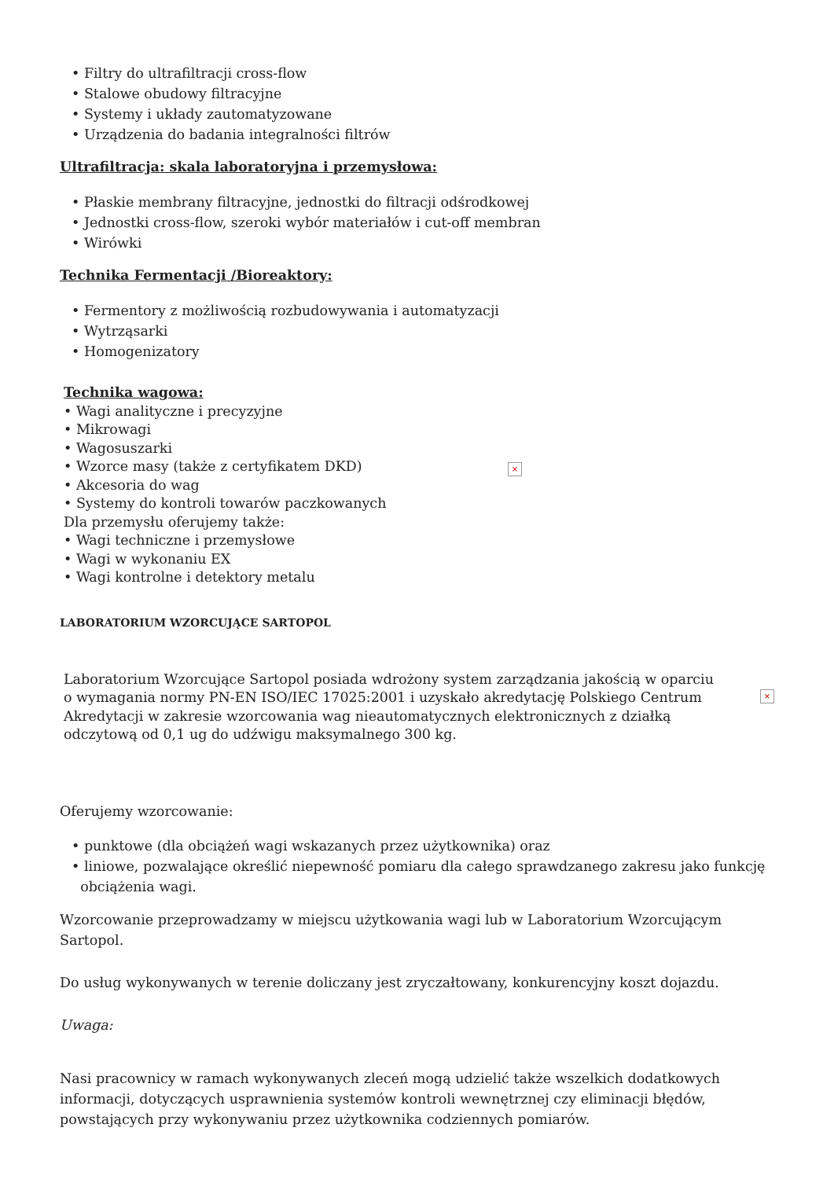• Filtry do ultrafiltracji cross-flow
• Stalowe obudowy filtracyjne
• Systemy i układy zautomatyzowane
• Urządzenia do badania integralności filtrów
Ultrafiltracja: skala laboratoryjna i przemysłowa:
• Płaskie membrany filtracyjne, jednostki do filtracji odśrodkowej
• Jednostki cross-flow, szeroki wybór materiałów i cut-off membran
• Wirówki
Technika Fermentacji /Bioreaktory:
• Fermentory z możliwością rozbudowywania i automatyzacji
• Wytrząsarki
• Homogenizatory
Technika wagowa:
• Wagi analityczne i precyzyjne
• Mikrowagi
• Wagosuszarki
• Wzorce masy (także z certyfikatem DKD)
• Akcesoria do wag
• Systemy do kontroli towarów paczkowanych
Dla przemysłu oferujemy także:
• Wagi techniczne i przemysłowe
• Wagi w wykonaniu EX
• Wagi kontrolne i detektory metalu
×
LABORATORIUM WZORCUJĄCE SARTOPOL
Laboratorium Wzorcujące Sartopol posiada wdrożony system zarządzania jakością w oparciu o wymagania normy PN-EN ISO/IEC 17025:2001 i uzyskało akredytację Polskiego Centrum Akredytacji w zakresie wzorcowania wag nieautomatycznych elektronicznych z działką odczytową od 0,1 ug do udźwigu maksymalnego 300 kg.
×
Oferujemy wzorcowanie:
• punktowe (dla obciążeń wagi wskazanych przez użytkownika) oraz
• liniowe, pozwalające określić niepewność pomiaru dla całego sprawdzanego zakresu jako funkcję
obciążenia wagi.
Wzorcowanie przeprowadzamy w miejscu użytkowania wagi lub w Laboratorium Wzorcującym Sartopol.
Do usług wykonywanych w terenie doliczany jest zryczałtowany, konkurencyjny koszt dojazdu.
Uwaga:
Nasi pracownicy w ramach wykonywanych zleceń mogą udzielić także wszelkich dodatkowych informacji, dotyczących usprawnienia systemów kontroli wewnętrznej czy eliminacji błędów, powstających przy wykonywaniu przez użytkownika codziennych pomiarów.